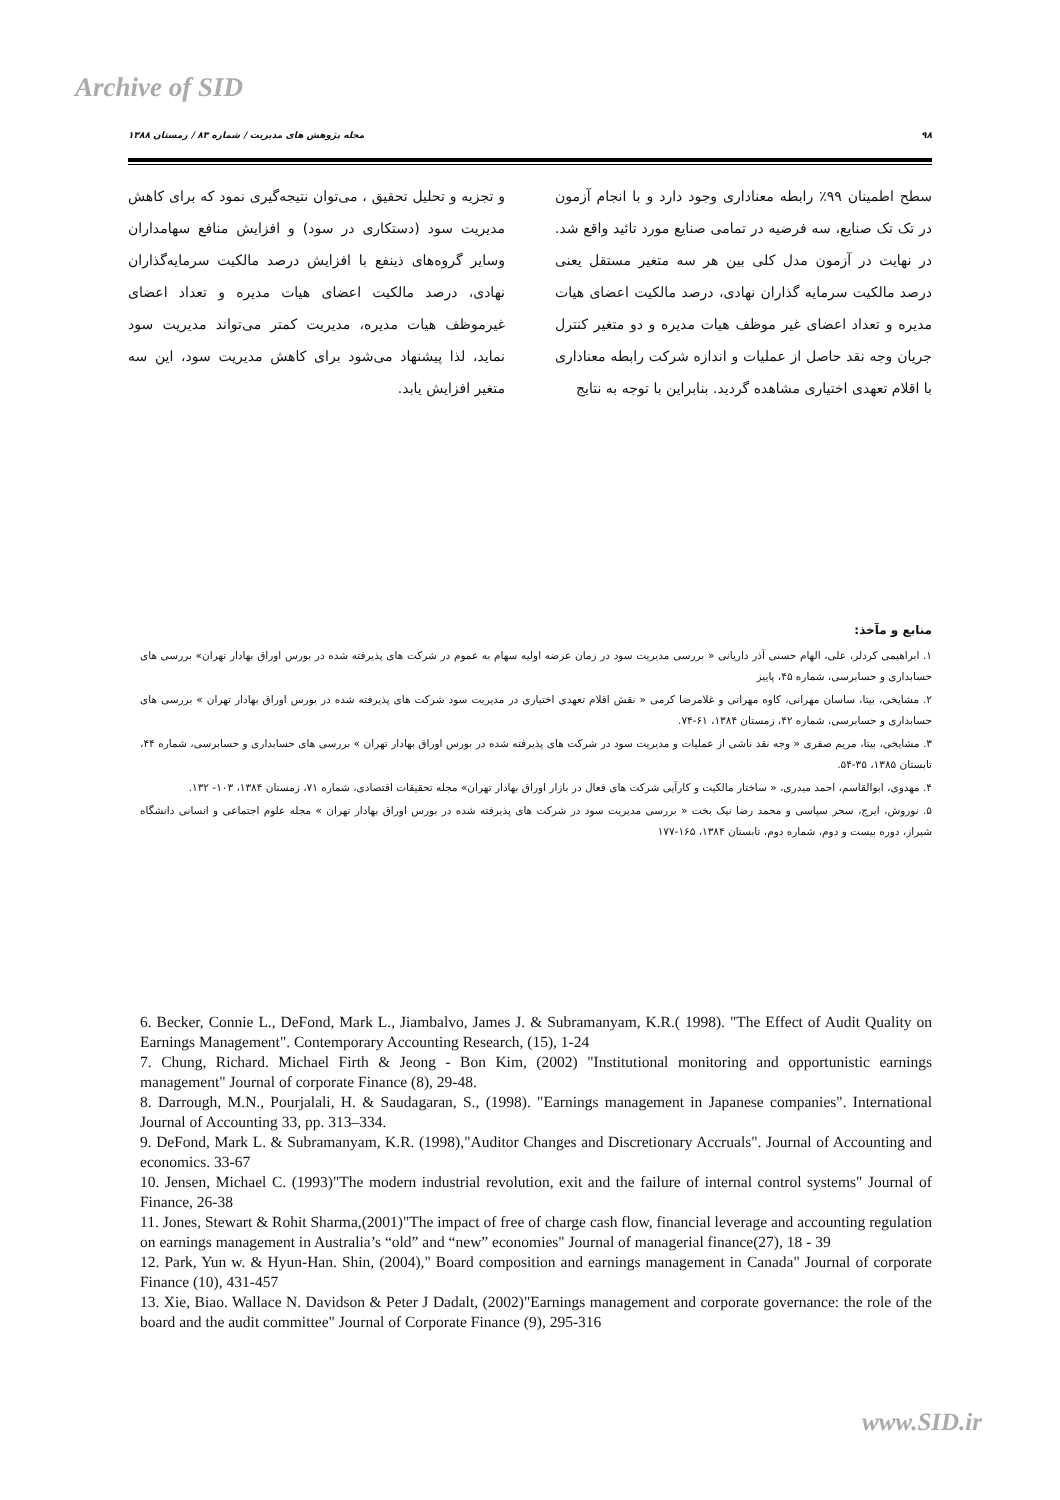Archive of SID
۹۸ مجله پژوهش های مدیریت / شماره ۸۳ / زمستان ۱۳۸۸
سطح اطمینان ۹۹٪ رابطه معناداری وجود دارد و با انجام آزمون در تک تک صنایع، سه فرضیه در تمامی صنایع مورد تائید واقع شد. در نهایت در آزمون مدل کلی بین هر سه متغیر مستقل یعنی درصد مالکیت سرمایه گذاران نهادی، درصد مالکیت اعضای هیات مدیره و تعداد اعضای غیر موظف هیات مدیره و دو متغیر کنترل جریان وجه نقد حاصل از عملیات و اندازه شرکت رابطه معناداری با اقلام تعهدی اختیاری مشاهده گردید. بنابراین با توجه به نتایج
و تجزیه و تحلیل تحقیق ، می‌توان نتیجه‌گیری نمود که برای کاهش مدیریت سود (دستکاری در سود) و افزایش منافع سهامداران وسایر گروه‌های ذینفع با افزایش درصد مالکیت سرمایه‌گذاران نهادی، درصد مالکیت اعضای هیات مدیره و تعداد اعضای غیرموظف هیات مدیره، مدیریت کمتر می‌تواند مدیریت سود نماید، لذا پیشنهاد می‌شود برای کاهش مدیریت سود، این سه متغیر افزایش یابد.
منابع و مآخذ:
۱. ابراهیمی کردلر، علی، الهام حسنی آذر داریانی « بررسی مدیریت سود در زمان عرضه اولیه سهام به عموم در شرکت های پذیرفته شده در بورس اوراق بهادار تهران» بررسی های حسابداری و حسابرسی، شماره ۴۵، پاییز
۲. مشایخی، بیتا، ساسان مهرانی، کاوه مهرانی و غلامرضا کرمی « نقش اقلام تعهدی اختیاری در مدیریت سود شرکت های پذیرفته شده در بورس اوراق بهادار تهران » بررسی های حسابداری و حسابرسی، شماره ۴۲، زمستان ۱۳۸۴، ۶۱-۷۴.
۳. مشایخی، بیتا، مریم صفری « وجه نقد ناشی از عملیات و مدیریت سود در شرکت های پذیرفته شده در بورس اوراق بهادار تهران » بررسی های حسابداری و حسابرسی، شماره ۴۴، تابستان ۱۳۸۵، ۳۵-۵۴.
۴. مهدوی، ابوالقاسم، احمد میدری، « ساختار مالکیت و کارآیی شرکت های فعال در بازار اوراق بهادار تهران» مجله تحقیقات اقتصادی، شماره ۷۱، زمستان ۱۳۸۴، ۱۰۳- ۱۳۲.
۵. نوروش، ایرج، سحر سپاسی و محمد رضا نیک بخت « بررسی مدیریت سود در شرکت های پذیرفته شده در بورس اوراق بهادار تهران » مجله علوم اجتماعی و انسانی دانشگاه شیراز، دوره بیست و دوم، شماره دوم، تابستان ۱۳۸۴، ۱۶۵-۱۷۷
6. Becker, Connie L., DeFond, Mark L., Jiambalvo, James J. & Subramanyam, K.R.( 1998). "The Effect of Audit Quality on Earnings Management". Contemporary Accounting Research, (15), 1-24
7. Chung, Richard. Michael Firth & Jeong - Bon Kim, (2002) "Institutional monitoring and opportunistic earnings management" Journal of corporate Finance (8), 29-48.
8. Darrough, M.N., Pourjalali, H. & Saudagaran, S., (1998). "Earnings management in Japanese companies". International Journal of Accounting 33, pp. 313–334.
9. DeFond, Mark L. & Subramanyam, K.R. (1998),"Auditor Changes and Discretionary Accruals". Journal of Accounting and economics. 33-67
10. Jensen, Michael C. (1993)"The modern industrial revolution, exit and the failure of internal control systems" Journal of Finance, 26-38
11. Jones, Stewart & Rohit Sharma,(2001)"The impact of free of charge cash flow, financial leverage and accounting regulation on earnings management in Australia’s “old” and “new” economies" Journal of managerial finance(27), 18 - 39
12. Park, Yun w. & Hyun-Han. Shin, (2004)," Board composition and earnings management in Canada" Journal of corporate Finance (10), 431-457
13. Xie, Biao. Wallace N. Davidson & Peter J Dadalt, (2002)"Earnings management and corporate governance: the role of the board and the audit committee" Journal of Corporate Finance (9), 295-316
www.SID.ir